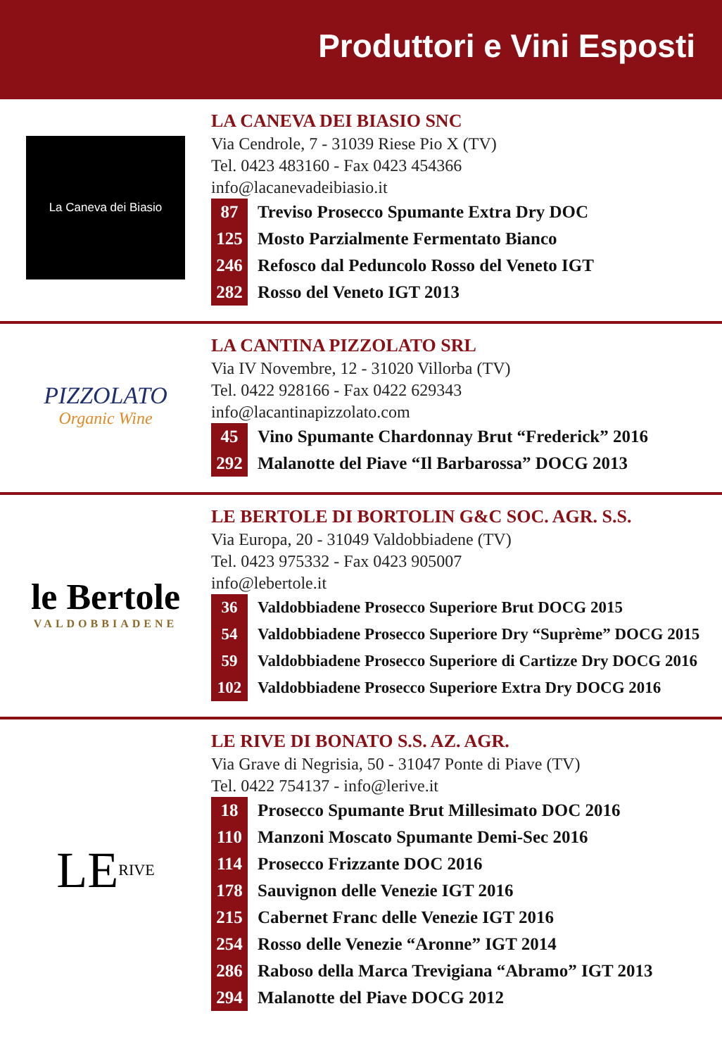Produttori e Vini Esposti
La Caneva dei Biasio
LA CANEVA DEI BIASIO SNC
Via Cendrole, 7 - 31039 Riese Pio X (TV)
Tel. 0423 483160 - Fax 0423 454366
info@lacanevadeibiasio.it
87 Treviso Prosecco Spumante Extra Dry DOC
125 Mosto Parzialmente Fermentato Bianco
246 Refosco dal Peduncolo Rosso del Veneto IGT
282 Rosso del Veneto IGT 2013
PIZZOLATO
Organic Wine
LA CANTINA PIZZOLATO SRL
Via IV Novembre, 12 - 31020 Villorba (TV)
Tel. 0422 928166 - Fax 0422 629343
info@lacantinapizzolato.com
45 Vino Spumante Chardonnay Brut “Frederick” 2016
292 Malanotte del Piave “Il Barbarossa” DOCG 2013
le Bertole
VALDOBBIADENE
LE BERTOLE DI BORTOLIN G&C SOC. AGR. S.S.
Via Europa, 20 - 31049 Valdobbiadene (TV)
Tel. 0423 975332 - Fax 0423 905007
info@lebertole.it
36 Valdobbiadene Prosecco Superiore Brut DOCG 2015
54 Valdobbiadene Prosecco Superiore Dry “Suprème” DOCG 2015
59 Valdobbiadene Prosecco Superiore di Cartizze Dry DOCG 2016
102 Valdobbiadene Prosecco Superiore Extra Dry DOCG 2016
LE RIVE
LE RIVE DI BONATO S.S. AZ. AGR.
Via Grave di Negrisia, 50 - 31047 Ponte di Piave (TV)
Tel. 0422 754137 - info@lerive.it
18 Prosecco Spumante Brut Millesimato DOC 2016
110 Manzoni Moscato Spumante Demi-Sec 2016
114 Prosecco Frizzante DOC 2016
178 Sauvignon delle Venezie IGT 2016
215 Cabernet Franc delle Venezie IGT 2016
254 Rosso delle Venezie “Aronne” IGT 2014
286 Raboso della Marca Trevigiana “Abramo” IGT 2013
294 Malanotte del Piave DOCG 2012